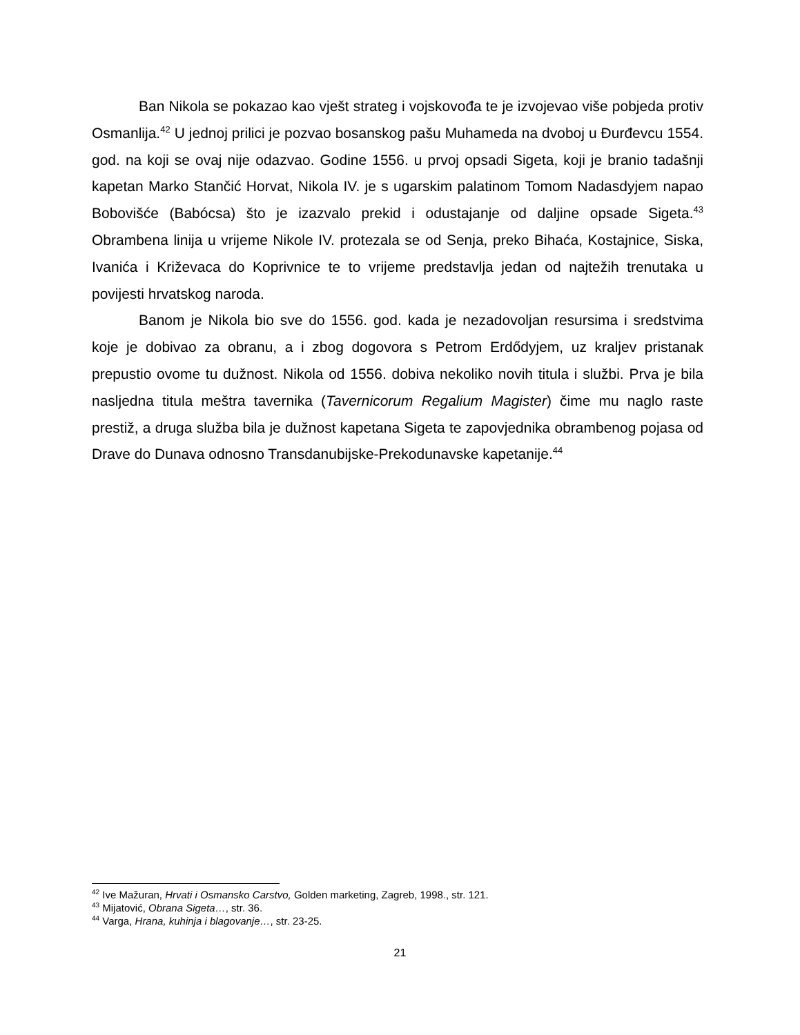Ban Nikola se pokazao kao vješt strateg i vojskovođa te je izvojevao više pobjeda protiv Osmanlija.<sup>42</sup> U jednoj prilici je pozvao bosanskog pašu Muhameda na dvoboj u Đurđevcu 1554. god. na koji se ovaj nije odazvao. Godine 1556. u prvoj opsadi Sigeta, koji je branio tadašnji kapetan Marko Stančić Horvat, Nikola IV. je s ugarskim palatinom Tomom Nadasdyjem napao Bobovišće (Babócsa) što je izazvalo prekid i odustajanje od daljine opsade Sigeta.<sup>43</sup> Obrambena linija u vrijeme Nikole IV. protezala se od Senja, preko Bihaća, Kostajnice, Siska, Ivanića i Križevaca do Koprivnice te to vrijeme predstavlja jedan od najtežih trenutaka u povijesti hrvatskog naroda.
Banom je Nikola bio sve do 1556. god. kada je nezadovoljan resursima i sredstvima koje je dobivao za obranu, a i zbog dogovora s Petrom Erdődyjem, uz kraljev pristanak prepustio ovome tu dužnost. Nikola od 1556. dobiva nekoliko novih titula i službi. Prva je bila nasljedna titula meštra tavernika (Tavernicorum Regalium Magister) čime mu naglo raste prestiž, a druga služba bila je dužnost kapetana Sigeta te zapovjednika obrambenog pojasa od Drave do Dunava odnosno Transdanubijske-Prekodunavske kapetanije.<sup>44</sup>
<sup>42</sup> Ive Mažuran, Hrvati i Osmansko Carstvo, Golden marketing, Zagreb, 1998., str. 121.
<sup>43</sup> Mijatović, Obrana Sigeta…, str. 36.
<sup>44</sup> Varga, Hrana, kuhinja i blagovanje…, str. 23-25.
21